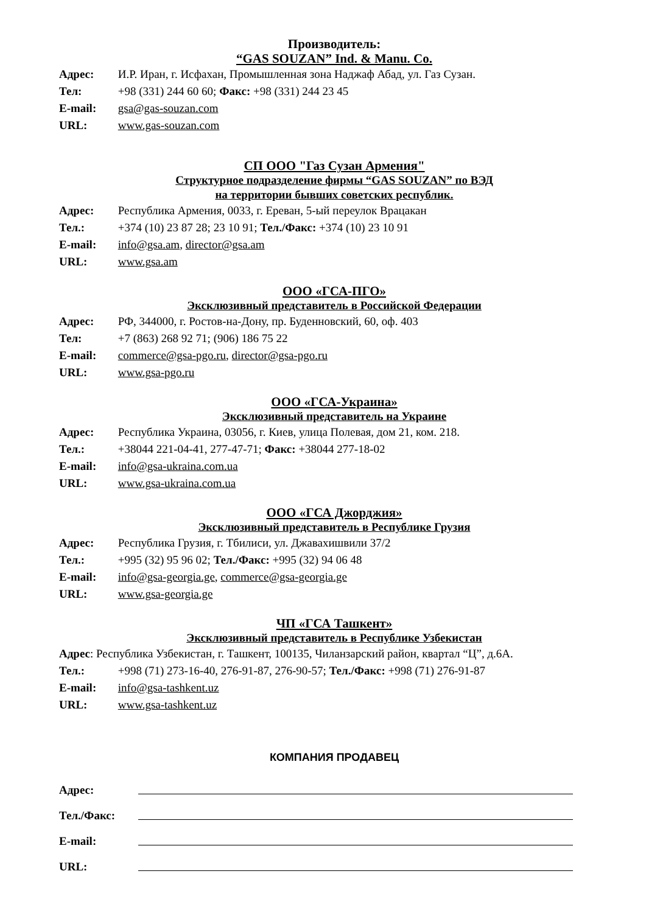Производитель:
“GAS SOUZAN” Ind. & Manu. Co.
Адрес: И.Р. Иран, г. Исфахан, Промышленная зона Наджаф Абад, ул. Газ Сузан.
Тел: +98 (331) 244 60 60; Факс: +98 (331) 244 23 45
E-mail: gsa@gas-souzan.com
URL: www.gas-souzan.com
СП ООО "Газ Сузан Армения"
Структурное подразделение фирмы “GAS SOUZAN” по ВЭД
на территории бывших советских республик.
Адрес: Республика Армения, 0033, г. Ереван, 5-ый переулок Врацакан
Тел.: +374 (10) 23 87 28; 23 10 91; Тел./Факс: +374 (10) 23 10 91
E-mail: info@gsa.am, director@gsa.am
URL: www.gsa.am
ООО «ГСА-ПГО»
Эксклюзивный представитель в Российской Федерации
Адрес: РФ, 344000, г. Ростов-на-Дону, пр. Буденновский, 60, оф. 403
Тел: +7 (863) 268 92 71; (906) 186 75 22
E-mail: commerce@gsa-pgo.ru, director@gsa-pgo.ru
URL: www.gsa-pgo.ru
ООО «ГСА-Украина»
Эксклюзивный представитель на Украине
Адрес: Республика Украина, 03056, г. Киев, улица Полевая, дом 21, ком. 218.
Тел.: +38044 221-04-41, 277-47-71; Факс: +38044 277-18-02
E-mail: info@gsa-ukraina.com.ua
URL: www.gsa-ukraina.com.ua
ООО «ГСА Джорджия»
Эксклюзивный представитель в Республике Грузия
Адрес: Республика Грузия, г. Тбилиси, ул. Джавахишвили 37/2
Тел.: +995 (32) 95 96 02; Тел./Факс: +995 (32) 94 06 48
E-mail: info@gsa-georgia.ge, commerce@gsa-georgia.ge
URL: www.gsa-georgia.ge
ЧП «ГСА Ташкент»
Эксклюзивный представитель в Республике Узбекистан
Адрес: Республика Узбекистан, г. Ташкент, 100135, Чилaнзарский район, квартал “Ц”, д.6А.
Тел.: +998 (71) 273-16-40, 276-91-87, 276-90-57; Тел./Факс: +998 (71) 276-91-87
E-mail: info@gsa-tashkent.uz
URL: www.gsa-tashkent.uz
КОМПАНИЯ ПРОДАВЕЦ
Адрес:
Тел./Факс:
E-mail:
URL: